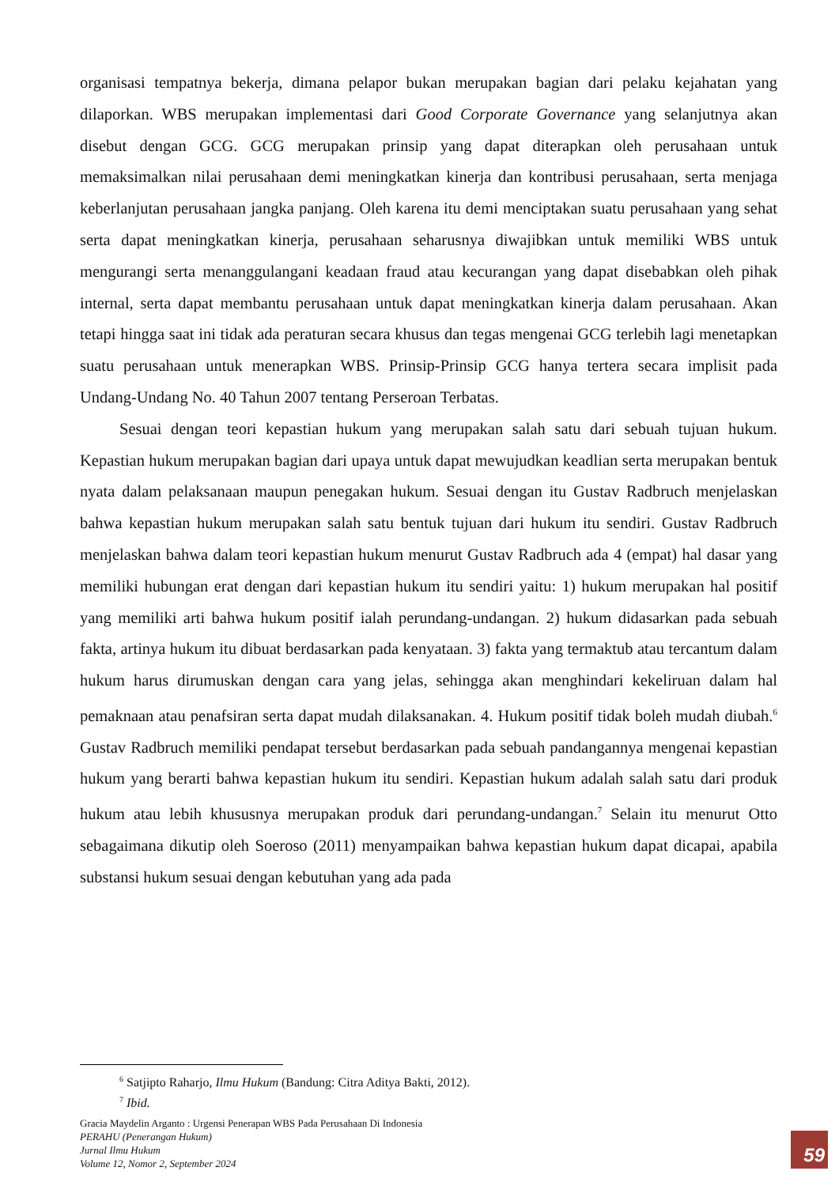organisasi tempatnya bekerja, dimana pelapor bukan merupakan bagian dari pelaku kejahatan yang dilaporkan. WBS merupakan implementasi dari Good Corporate Governance yang selanjutnya akan disebut dengan GCG. GCG merupakan prinsip yang dapat diterapkan oleh perusahaan untuk memaksimalkan nilai perusahaan demi meningkatkan kinerja dan kontribusi perusahaan, serta menjaga keberlanjutan perusahaan jangka panjang. Oleh karena itu demi menciptakan suatu perusahaan yang sehat serta dapat meningkatkan kinerja, perusahaan seharusnya diwajibkan untuk memiliki WBS untuk mengurangi serta menanggulangani keadaan fraud atau kecurangan yang dapat disebabkan oleh pihak internal, serta dapat membantu perusahaan untuk dapat meningkatkan kinerja dalam perusahaan. Akan tetapi hingga saat ini tidak ada peraturan secara khusus dan tegas mengenai GCG terlebih lagi menetapkan suatu perusahaan untuk menerapkan WBS. Prinsip-Prinsip GCG hanya tertera secara implisit pada Undang-Undang No. 40 Tahun 2007 tentang Perseroan Terbatas.
Sesuai dengan teori kepastian hukum yang merupakan salah satu dari sebuah tujuan hukum. Kepastian hukum merupakan bagian dari upaya untuk dapat mewujudkan keadlian serta merupakan bentuk nyata dalam pelaksanaan maupun penegakan hukum. Sesuai dengan itu Gustav Radbruch menjelaskan bahwa kepastian hukum merupakan salah satu bentuk tujuan dari hukum itu sendiri. Gustav Radbruch menjelaskan bahwa dalam teori kepastian hukum menurut Gustav Radbruch ada 4 (empat) hal dasar yang memiliki hubungan erat dengan dari kepastian hukum itu sendiri yaitu: 1) hukum merupakan hal positif yang memiliki arti bahwa hukum positif ialah perundang-undangan. 2) hukum didasarkan pada sebuah fakta, artinya hukum itu dibuat berdasarkan pada kenyataan. 3) fakta yang termaktub atau tercantum dalam hukum harus dirumuskan dengan cara yang jelas, sehingga akan menghindari kekeliruan dalam hal pemaknaan atau penafsiran serta dapat mudah dilaksanakan. 4. Hukum positif tidak boleh mudah diubah.<sup>6</sup> Gustav Radbruch memiliki pendapat tersebut berdasarkan pada sebuah pandangannya mengenai kepastian hukum yang berarti bahwa kepastian hukum itu sendiri. Kepastian hukum adalah salah satu dari produk hukum atau lebih khususnya merupakan produk dari perundang-undangan.<sup>7</sup> Selain itu menurut Otto sebagaimana dikutip oleh Soeroso (2011) menyampaikan bahwa kepastian hukum dapat dicapai, apabila substansi hukum sesuai dengan kebutuhan yang ada pada
<sup>6</sup> Satjipto Raharjo, Ilmu Hukum (Bandung: Citra Aditya Bakti, 2012).
<sup>7</sup> Ibid.
Gracia Maydelin Arganto : Urgensi Penerapan WBS Pada Perusahaan Di Indonesia
PERAHU (Penerangan Hukum)
Jurnal Ilmu Hukum
Volume 12, Nomor 2, September 2024
59